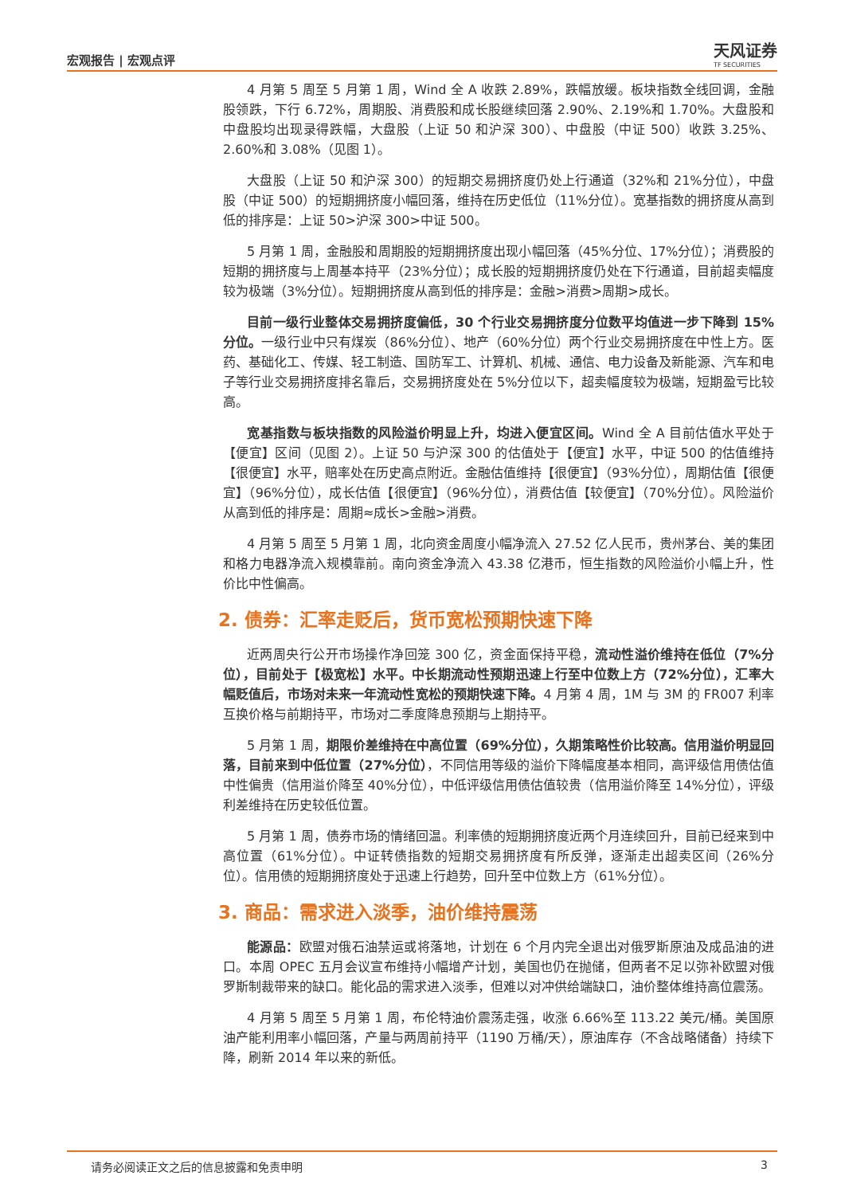宏观报告 | 宏观点评
天风证券
TF SECURITIES
4 月第 5 周至 5 月第 1 周，Wind 全 A 收跌 2.89%，跌幅放缓。板块指数全线回调，金融股领跌，下行 6.72%，周期股、消费股和成长股继续回落 2.90%、2.19%和 1.70%。大盘股和中盘股均出现录得跌幅，大盘股（上证 50 和沪深 300）、中盘股（中证 500）收跌 3.25%、2.60%和 3.08%（见图 1）。
大盘股（上证 50 和沪深 300）的短期交易拥挤度仍处上行通道（32%和 21%分位），中盘股（中证 500）的短期拥挤度小幅回落，维持在历史低位（11%分位）。宽基指数的拥挤度从高到低的排序是：上证 50>沪深 300>中证 500。
5 月第 1 周，金融股和周期股的短期拥挤度出现小幅回落（45%分位、17%分位）；消费股的短期的拥挤度与上周基本持平（23%分位）；成长股的短期拥挤度仍处在下行通道，目前超卖幅度较为极端（3%分位）。短期拥挤度从高到低的排序是：金融>消费>周期>成长。
目前一级行业整体交易拥挤度偏低，30 个行业交易拥挤度分位数平均值进一步下降到 15%分位。一级行业中只有煤炭（86%分位）、地产（60%分位）两个行业交易拥挤度在中性上方。医药、基础化工、传媒、轻工制造、国防军工、计算机、机械、通信、电力设备及新能源、汽车和电子等行业交易拥挤度排名靠后，交易拥挤度处在 5%分位以下，超卖幅度较为极端，短期盈亏比较高。
宽基指数与板块指数的风险溢价明显上升，均进入便宜区间。Wind 全 A 目前估值水平处于【便宜】区间（见图 2）。上证 50 与沪深 300 的估值处于【便宜】水平，中证 500 的估值维持【很便宜】水平，赔率处在历史高点附近。金融估值维持【很便宜】（93%分位），周期估值【很便宜】（96%分位），成长估值【很便宜】（96%分位），消费估值【较便宜】（70%分位）。风险溢价从高到低的排序是：周期≈成长>金融>消费。
4 月第 5 周至 5 月第 1 周，北向资金周度小幅净流入 27.52 亿人民币，贵州茅台、美的集团和格力电器净流入规模靠前。南向资金净流入 43.38 亿港币，恒生指数的风险溢价小幅上升，性价比中性偏高。
2. 债券：汇率走贬后，货币宽松预期快速下降
近两周央行公开市场操作净回笼 300 亿，资金面保持平稳，流动性溢价维持在低位（7%分位），目前处于【极宽松】水平。中长期流动性预期迅速上行至中位数上方（72%分位），汇率大幅贬值后，市场对未来一年流动性宽松的预期快速下降。4 月第 4 周，1M 与 3M 的 FR007 利率互换价格与前期持平，市场对二季度降息预期与上期持平。
5 月第 1 周，期限价差维持在中高位置（69%分位），久期策略性价比较高。信用溢价明显回落，目前来到中低位置（27%分位），不同信用等级的溢价下降幅度基本相同，高评级信用债估值中性偏贵（信用溢价降至 40%分位），中低评级信用债估值较贵（信用溢价降至 14%分位），评级利差维持在历史较低位置。
5 月第 1 周，债券市场的情绪回温。利率债的短期拥挤度近两个月连续回升，目前已经来到中高位置（61%分位）。中证转债指数的短期交易拥挤度有所反弹，逐渐走出超卖区间（26%分位）。信用债的短期拥挤度处于迅速上行趋势，回升至中位数上方（61%分位）。
3. 商品：需求进入淡季，油价维持震荡
能源品：欧盟对俄石油禁运或将落地，计划在 6 个月内完全退出对俄罗斯原油及成品油的进口。本周 OPEC 五月会议宣布维持小幅增产计划，美国也仍在抛储，但两者不足以弥补欧盟对俄罗斯制裁带来的缺口。能化品的需求进入淡季，但难以对冲供给端缺口，油价整体维持高位震荡。
4 月第 5 周至 5 月第 1 周，布伦特油价震荡走强，收涨 6.66%至 113.22 美元/桶。美国原油产能利用率小幅回落，产量与两周前持平（1190 万桶/天），原油库存（不含战略储备）持续下降，刷新 2014 年以来的新低。
请务必阅读正文之后的信息披露和免责申明 3